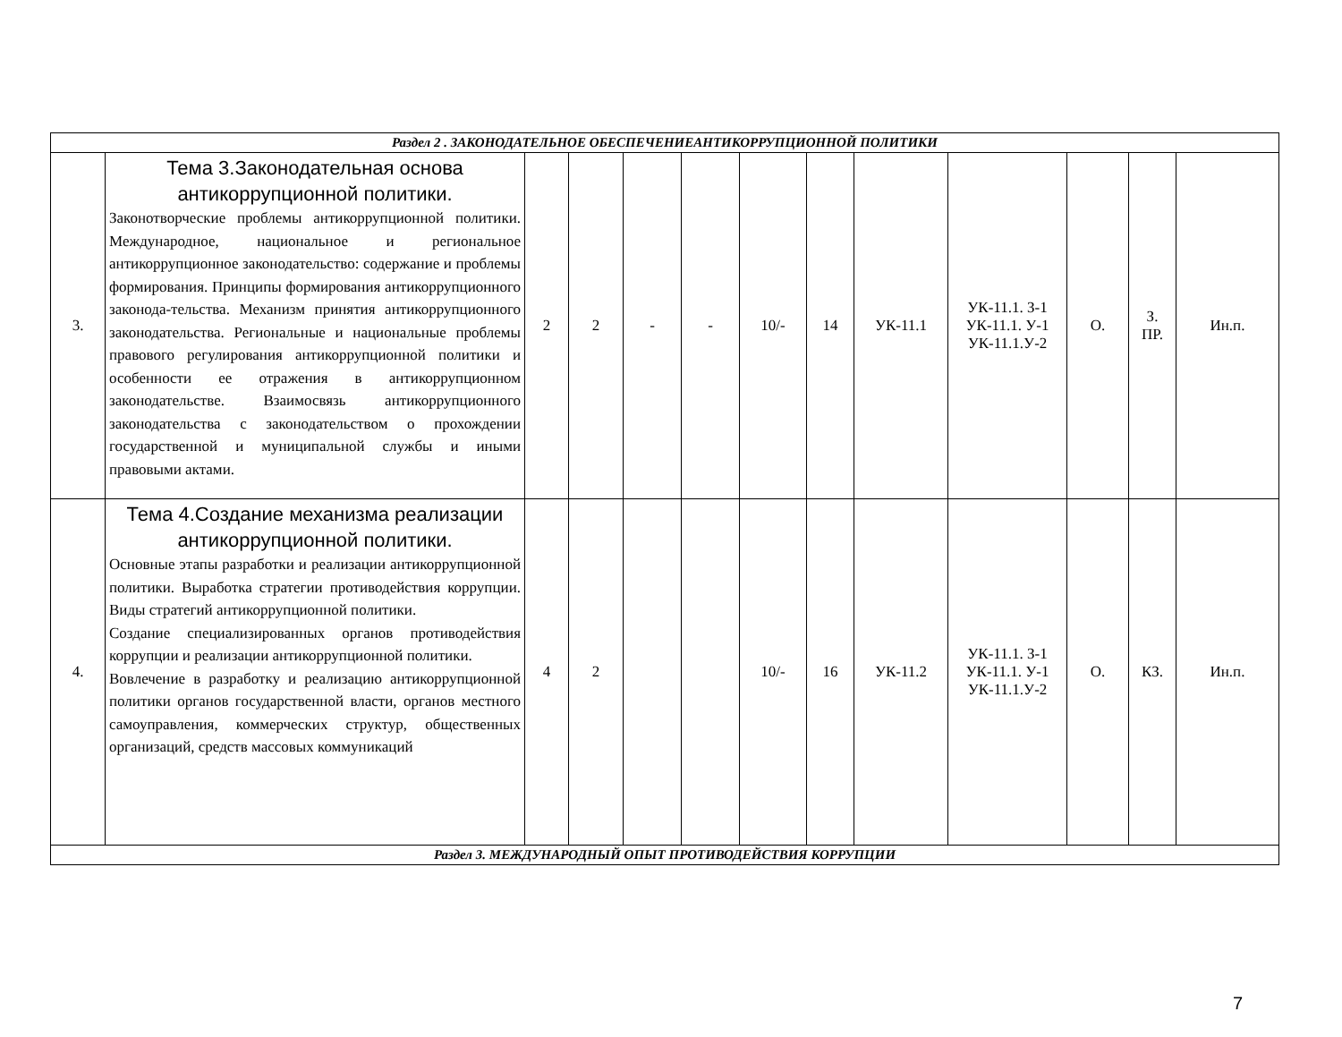| Раздел 2 . ЗАКОНОДАТЕЛЬНОЕ ОБЕСПЕЧЕНИЕАНТИКОРРУПЦИОННОЙ ПОЛИТИКИ | | | | | | | | | | | | |
| 3. | Тема 3.Законодательная основа антикоррупционной политики. Законотворческие проблемы антикоррупционной политики. Международное, национальное и региональное антикоррупционное законодательство: содержание и проблемы формирования. Принципы формирования антикоррупционного законода-тельства. Механизм принятия антикоррупционного законодательства. Региональные и национальные проблемы правового регулирования антикоррупционной политики и особенности ее отражения в антикоррупционном законодательстве. Взаимосвязь антикоррупционного законодательства с законодательством о прохождении государственной и муниципальной службы и иными правовыми актами. | 2 | 2 | - | - | 10/- | 14 | УК-11.1 | УК-11.1. З-1 УК-11.1. У-1 УК-11.1.У-2 | О. | З. ПР. | Ин.п. |
| 4. | Тема 4.Создание механизма реализации антикоррупционной политики. Основные этапы разработки и реализации антикоррупционной политики. Выработка стратегии противодействия коррупции. Виды стратегий антикоррупционной политики. Создание специализированных органов противодействия коррупции и реализации антикоррупционной политики. Вовлечение в разработку и реализацию антикоррупционной политики органов государственной власти, органов местного самоуправления, коммерческих структур, общественных организаций, средств массовых коммуникаций | 4 | 2 | | | 10/- | 16 | УК-11.2 | УК-11.1. З-1 УК-11.1. У-1 УК-11.1.У-2 | О. | КЗ. | Ин.п. |
| Раздел 3. МЕЖДУНАРОДНЫЙ ОПЫТ ПРОТИВОДЕЙСТВИЯ КОРРУПЦИИ | | | | | | | | | | | | |
7